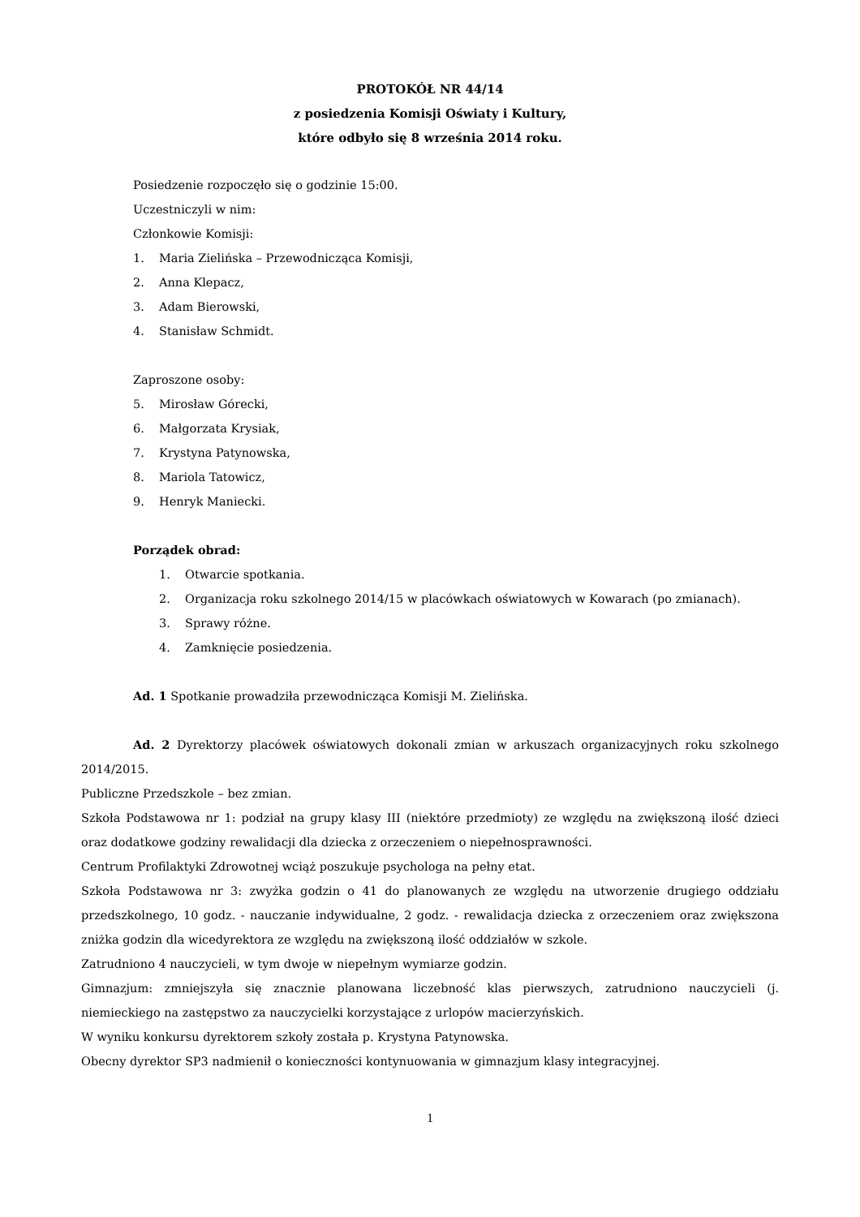PROTOKÓŁ NR 44/14
z posiedzenia Komisji Oświaty i Kultury,
które odbyło się 8 września 2014 roku.
Posiedzenie rozpoczęło się o godzinie 15:00.
Uczestniczyli w nim:
Członkowie Komisji:
1. Maria Zielińska – Przewodnicząca Komisji,
2. Anna Klepacz,
3. Adam Bierowski,
4. Stanisław Schmidt.
Zaproszone osoby:
5. Mirosław Górecki,
6. Małgorzata Krysiak,
7. Krystyna Patynowska,
8. Mariola Tatowicz,
9. Henryk Maniecki.
Porządek obrad:
1. Otwarcie spotkania.
2. Organizacja roku szkolnego 2014/15 w placówkach oświatowych w Kowarach (po zmianach).
3. Sprawy różne.
4. Zamknięcie posiedzenia.
Ad. 1 Spotkanie prowadziła przewodnicząca Komisji M. Zielińska.
Ad. 2 Dyrektorzy placówek oświatowych dokonali zmian w arkuszach organizacyjnych roku szkolnego 2014/2015.
Publiczne Przedszkole – bez zmian.
Szkoła Podstawowa nr 1: podział na grupy klasy III (niektóre przedmioty) ze względu na zwiększoną ilość dzieci oraz dodatkowe godziny rewalidacji dla dziecka z orzeczeniem o niepełnosprawności.
Centrum Profilaktyki Zdrowotnej wciąż poszukuje psychologa na pełny etat.
Szkoła Podstawowa nr 3: zwyżka godzin o 41 do planowanych ze względu na utworzenie drugiego oddziału przedszkolnego, 10 godz. - nauczanie indywidualne, 2 godz. - rewalidacja dziecka z orzeczeniem oraz zwiększona zniżka godzin dla wicedyrektora ze względu na zwiększoną ilość oddziałów w szkole.
Zatrudniono 4 nauczycieli, w tym dwoje w niepełnym wymiarze godzin.
Gimnazjum: zmniejszyła się znacznie planowana liczebność klas pierwszych, zatrudniono nauczycieli (j. niemieckiego na zastępstwo za nauczycielki korzystające z urlopów macierzyńskich.
W wyniku konkursu dyrektorem szkoły została p. Krystyna Patynowska.
Obecny dyrektor SP3 nadmienił o konieczności kontynuowania w gimnazjum klasy integracyjnej.
1